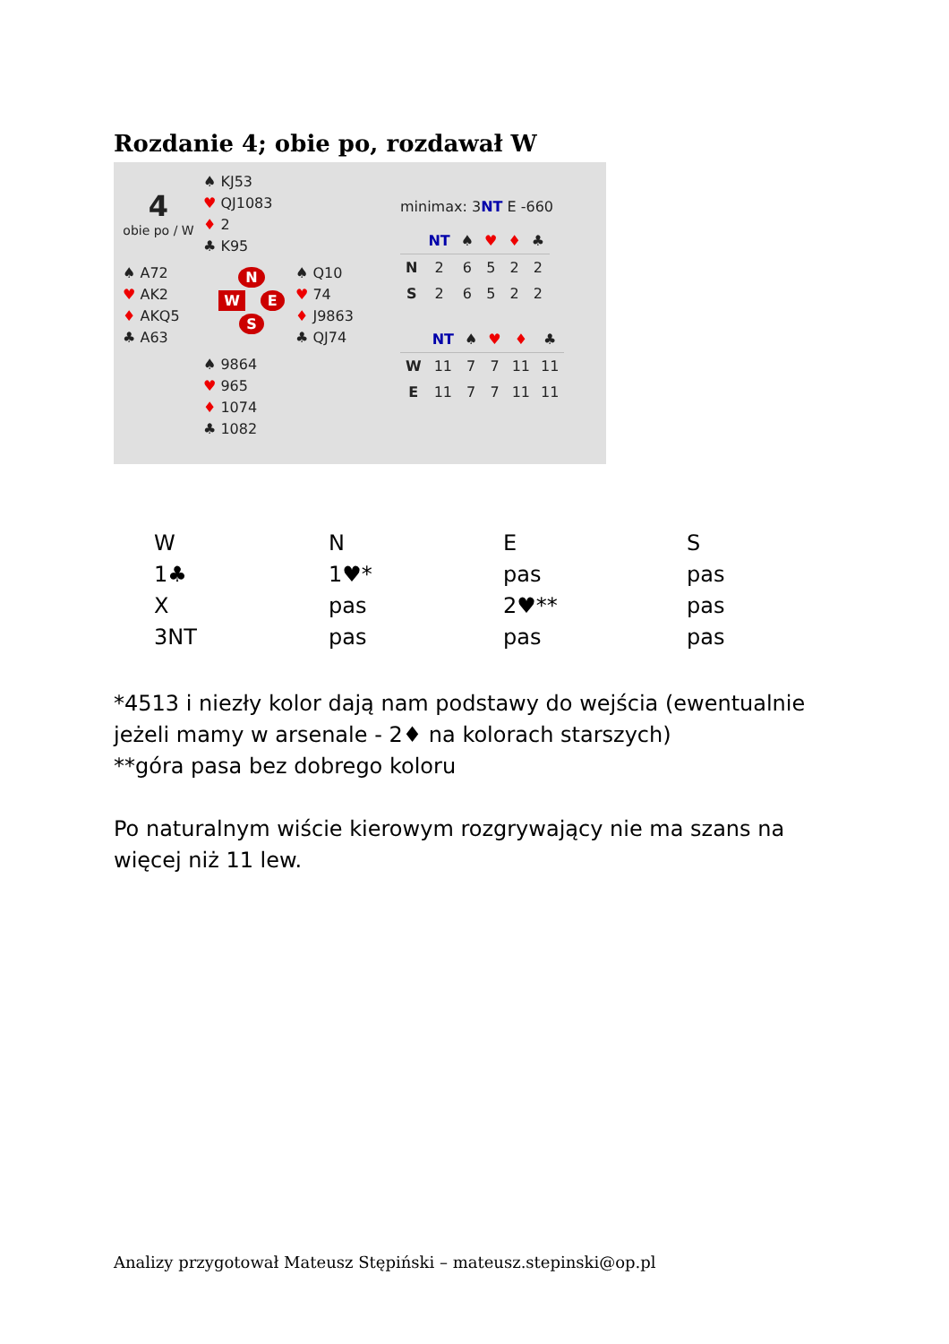Rozdanie 4; obie po, rozdawał W
4
obie po / W
♠ KJ53
♥ QJ1083
♦ 2
♣ K95
♠ A72
♥ AK2
♦ AKQ5
♣ A63
N
W E
S
♠ Q10
♥ 74
♦ J9863
♣ QJ74
♠ 9864
♥ 965
♦ 1074
♣ 1082
minimax: 3NT E -660
| | NT | ♠ | ♥ | ♦ | ♣ |
| --- | --- | --- | --- | --- | --- |
| N | 2 | 6 | 5 | 2 | 2 |
| S | 2 | 6 | 5 | 2 | 2 |
| | NT | ♠ | ♥ | ♦ | ♣ |
| --- | --- | --- | --- | --- | --- |
| W | 11 | 7 | 7 | 11 | 11 |
| E | 11 | 7 | 7 | 11 | 11 |
| W | N | E | S |
| 1♣ | 1♥* | pas | pas |
| X | pas | 2♥** | pas |
| 3NT | pas | pas | pas |
*4513 i niezły kolor dają nam podstawy do wejścia (ewentualnie jeżeli mamy w arsenale - 2♦ na kolorach starszych)
**góra pasa bez dobrego koloru
Po naturalnym wiście kierowym rozgrywający nie ma szans na więcej niż 11 lew.
Analizy przygotował Mateusz Stępiński – mateusz.stepinski@op.pl